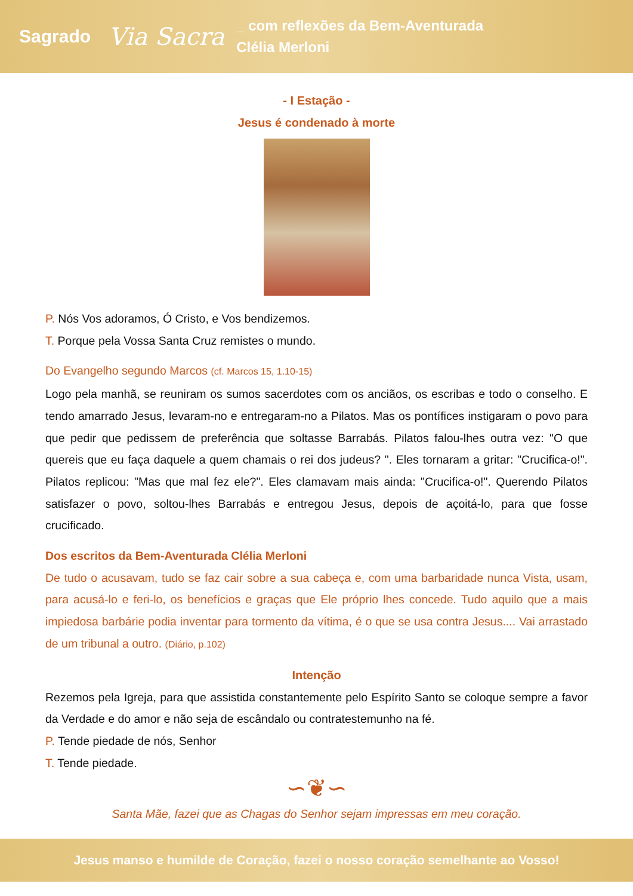Sagrado Via Sacra _ com reflexões da Bem-Aventurada
Clélia Merloni
- I Estação -
Jesus é condenado à morte
P. Nós Vos adoramos, Ó Cristo, e Vos bendizemos.
T. Porque pela Vossa Santa Cruz remistes o mundo.
Do Evangelho segundo Marcos (cf. Marcos 15, 1.10-15)
Logo pela manhã, se reuniram os sumos sacerdotes com os anciãos, os escribas e todo o conselho. E tendo amarrado Jesus, levaram-no e entregaram-no a Pilatos. Mas os pontífices instigaram o povo para que pedir que pedissem de preferência que soltasse Barrabás. Pilatos falou-lhes outra vez: "O que quereis que eu faça daquele a quem chamais o rei dos judeus? ". Eles tornaram a gritar: "Crucifica-o!". Pilatos replicou: "Mas que mal fez ele?". Eles clamavam mais ainda: "Crucifica-o!". Querendo Pilatos satisfazer o povo, soltou-lhes Barrabás e entregou Jesus, depois de açoitá-lo, para que fosse crucificado.
Dos escritos da Bem-Aventurada Clélia Merloni
De tudo o acusavam, tudo se faz cair sobre a sua cabeça e, com uma barbaridade nunca Vista, usam, para acusá-lo e feri-lo, os benefícios e graças que Ele próprio lhes concede. Tudo aquilo que a mais impiedosa barbárie podia inventar para tormento da vítima, é o que se usa contra Jesus.... Vai arrastado de um tribunal a outro. (Diário, p.102)
Intenção
Rezemos pela Igreja, para que assistida constantemente pelo Espírito Santo se coloque sempre a favor da Verdade e do amor e não seja de escândalo ou contratestemunho na fé.
P. Tende piedade de nós, Senhor
T. Tende piedade.
∽❦∽
Santa Mãe, fazei que as Chagas do Senhor sejam impressas em meu coração.
Jesus manso e humilde de Coração, fazei o nosso coração semelhante ao Vosso!